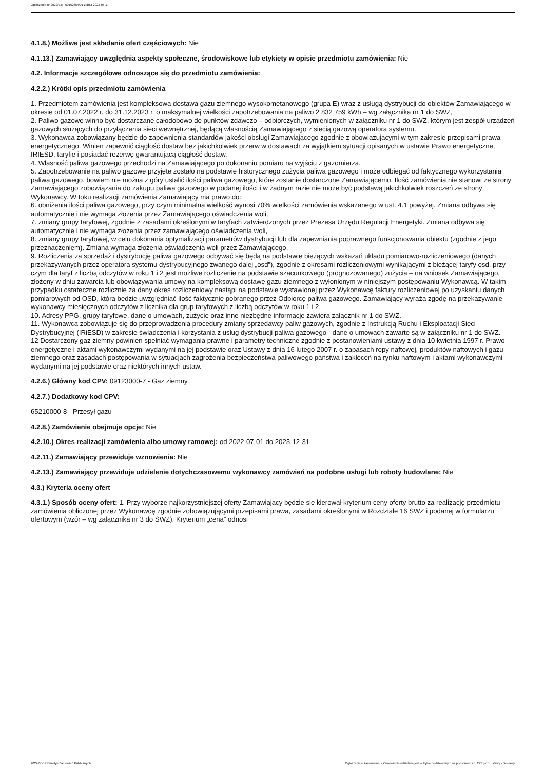Ogłoszenie nr 2022/BZP 00162654/01 z dnia 2022-05-17
4.1.8.) Możliwe jest składanie ofert częściowych: Nie
4.1.13.) Zamawiający uwzględnia aspekty społeczne, środowiskowe lub etykiety w opisie przedmiotu zamówienia: Nie
4.2. Informacje szczegółowe odnoszące się do przedmiotu zamówienia:
4.2.2.) Krótki opis przedmiotu zamówienia
1. Przedmiotem zamówienia jest kompleksowa dostawa gazu ziemnego wysokometanowego (grupa E) wraz z usługą dystrybucji do obiektów Zamawiającego w okresie od 01.07.2022 r. do 31.12.2023 r. o maksymalnej wielkości zapotrzebowania na paliwo 2 832 759 kWh – wg załącznika nr 1 do SWZ,
2. Paliwo gazowe winno być dostarczane całodobowo do punktów zdawczo – odbiorczych, wymienionych w załączniku nr 1 do SWZ, którym jest zespół urządzeń gazowych służących do przyłączenia sieci wewnętrznej, będącą własnością Zamawiającego z siecią gazową operatora systemu.
3. Wykonawca zobowiązany będzie do zapewnienia standardów jakości obsługi Zamawiającego zgodnie z obowiązującymi w tym zakresie przepisami prawa energetycznego. Winien zapewnić ciągłość dostaw bez jakichkolwiek przerw w dostawach za wyjątkiem sytuacji opisanych w ustawie Prawo energetyczne, IRIESD, taryfie i posiadać rezerwę gwarantującą ciągłość dostaw.
4. Własność paliwa gazowego przechodzi na Zamawiającego po dokonaniu pomiaru na wyjściu z gazomierza.
5. Zapotrzebowanie na paliwo gazowe przyjęte zostało na podstawie historycznego zużycia paliwa gazowego i może odbiegać od faktycznego wykorzystania paliwa gazowego, bowiem nie można z góry ustalić ilości paliwa gazowego, które zostanie dostarczone Zamawiającemu. Ilość zamówienia nie stanowi ze strony Zamawiającego zobowiązania do zakupu paliwa gazowego w podanej ilości i w żadnym razie nie może być podstawą jakichkolwiek roszczeń ze strony Wykonawcy. W toku realizacji zamówienia Zamawiający ma prawo do:
6. obniżenia ilości paliwa gazowego, przy czym minimalna wielkość wynosi 70% wielkości zamówienia wskazanego w ust. 4.1 powyżej. Zmiana odbywa się automatycznie i nie wymaga złożenia przez Zamawiającego oświadczenia woli,
7. zmiany grupy taryfowej, zgodnie z zasadami określonymi w taryfach zatwierdzonych przez Prezesa Urzędu Regulacji Energetyki. Zmiana odbywa się automatycznie i nie wymaga złożenia przez zamawiającego oświadczenia woli,
8. zmiany grupy taryfowej, w celu dokonania optymalizacji parametrów dystrybucji lub dla zapewniania poprawnego funkcjonowania obiektu (zgodnie z jego przeznaczeniem). Zmiana wymaga złożenia oświadczenia woli przez Zamawiającego.
9. Rozliczenia za sprzedaż i dystrybucję paliwa gazowego odbywać się będą na podstawie bieżących wskazań układu pomiarowo-rozliczeniowego (danych przekazywanych przez operatora systemu dystrybucyjnego zwanego dalej „osd”), zgodnie z okresami rozliczeniowymi wynikającymi z bieżącej taryfy osd, przy czym dla taryf z liczbą odczytów w roku 1 i 2 jest możliwe rozliczenie na podstawie szacunkowego (prognozowanego) zużycia – na wniosek Zamawiającego, złożony w dniu zawarcia lub obowiązywania umowy na kompleksową dostawę gazu ziemnego z wyłonionym w niniejszym postępowaniu Wykonawcą. W takim przypadku ostateczne rozlicznie za dany okres rozliczeniowy nastąpi na podstawie wystawionej przez Wykonawcę faktury rozliczeniowej po uzyskaniu danych pomiarowych od OSD, która będzie uwzględniać ilość faktycznie pobranego przez Odbiorcę paliwa gazowego. Zamawiający wyraża zgodę na przekazywanie wykonawcy miesięcznych odczytów z licznika dla grup taryfowych z liczbą odczytów w roku 1 i 2.
10. Adresy PPG, grupy taryfowe, dane o umowach, zużycie oraz inne niezbędne informacje zawiera załącznik nr 1 do SWZ.
11. Wykonawca zobowiązuje się do przeprowadzenia procedury zmiany sprzedawcy paliw gazowych, zgodnie z Instrukcją Ruchu i Eksploatacji Sieci Dystrybucyjnej (IRiESD) w zakresie świadczenia i korzystania z usług dystrybucji paliwa gazowego - dane o umowach zawarte są w załączniku nr 1 do SWZ.
12 Dostarczony gaz ziemny powinien spełniać wymagania prawne i parametry techniczne zgodnie z postanowieniami ustawy z dnia 10 kwietnia 1997 r. Prawo energetyczne i aktami wykonawczymi wydanymi na jej podstawie oraz Ustawy z dnia 16 lutego 2007 r. o zapasach ropy naftowej, produktów naftowych i gazu ziemnego oraz zasadach postępowania w sytuacjach zagrożenia bezpieczeństwa paliwowego państwa i zakłóceń na rynku naftowym i aktami wykonawczymi wydanymi na jej podstawie oraz niektórych innych ustaw.
4.2.6.) Główny kod CPV: 09123000-7 - Gaz ziemny
4.2.7.) Dodatkowy kod CPV:
65210000-8 - Przesył gazu
4.2.8.) Zamówienie obejmuje opcje: Nie
4.2.10.) Okres realizacji zamówienia albo umowy ramowej: od 2022-07-01 do 2023-12-31
4.2.11.) Zamawiający przewiduje wznowienia: Nie
4.2.13.) Zamawiający przewiduje udzielenie dotychczasowemu wykonawcy zamówień na podobne usługi lub roboty budowlane: Nie
4.3.) Kryteria oceny ofert
4.3.1.) Sposób oceny ofert: 1. Przy wyborze najkorzystniejszej oferty Zamawiający będzie się kierował kryterium ceny oferty brutto za realizację przedmiotu zamówienia obliczonej przez Wykonawcę zgodnie zobowiązującymi przepisami prawa, zasadami określonymi w Rozdziale 16 SWZ i podanej w formularzu ofertowym (wzór – wg załącznika nr 3 do SWZ). Kryterium „cena” odnosi
2022-05-17 Biuletyn Zamówień Publicznych Ogłoszenie o zamówieniu - Zamówienie udzielane jest w trybie podstawowym na podstawie: art. 275 pkt 1 ustawy - Dostawy